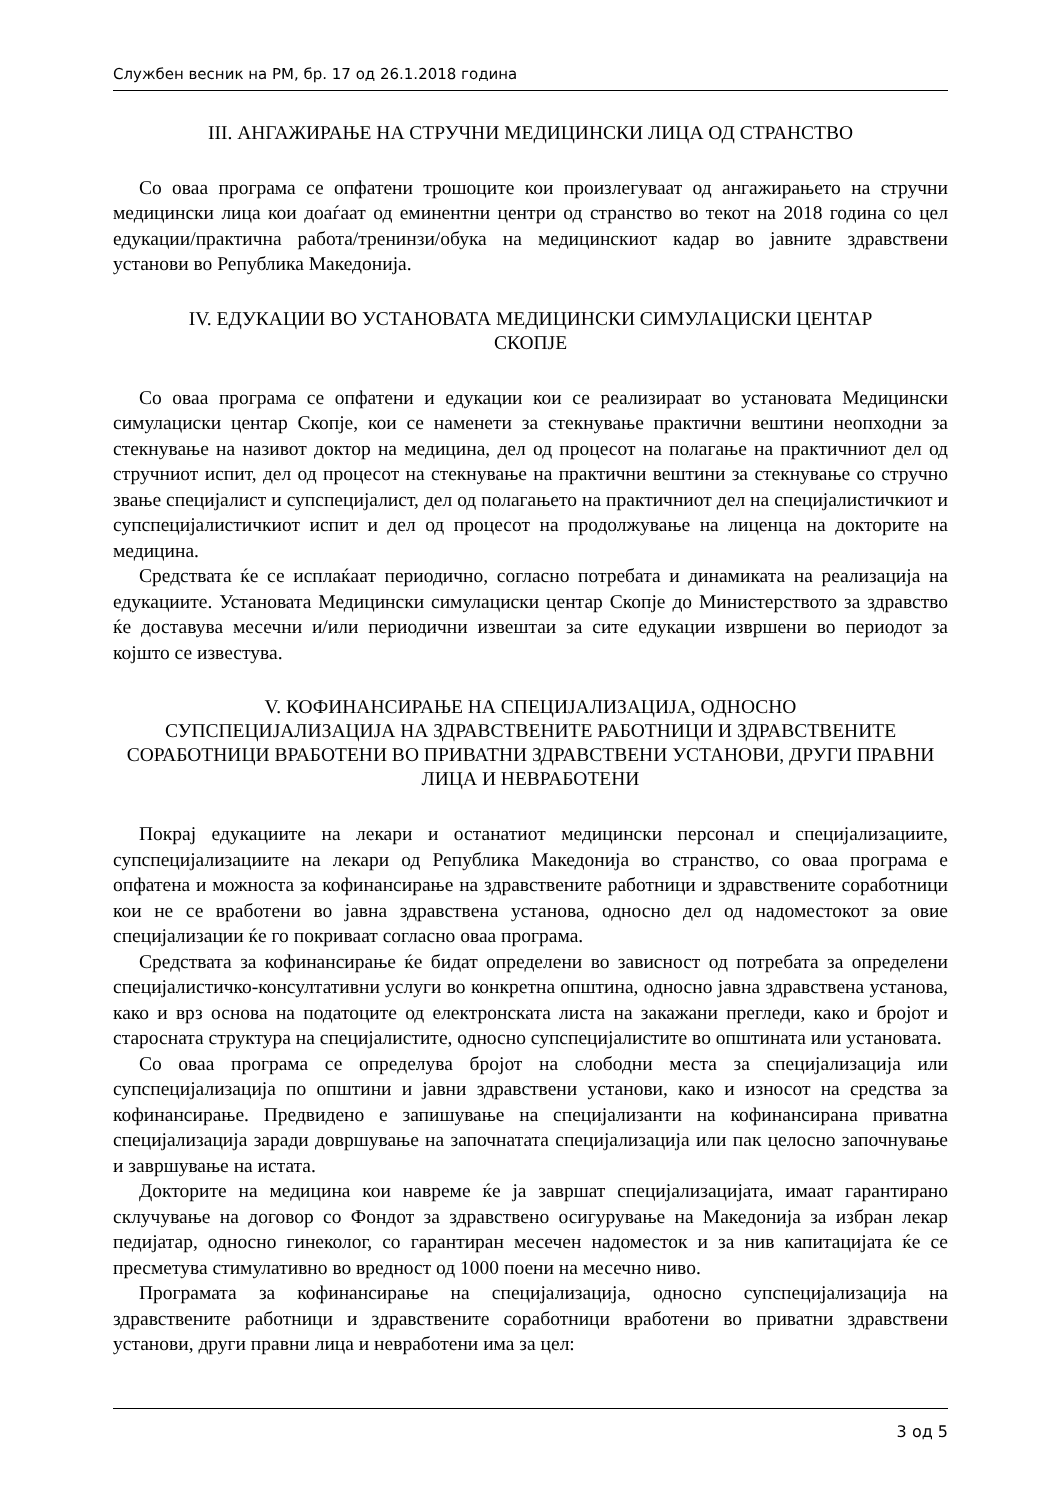Службен весник на РМ, бр. 17 од 26.1.2018 година
III. АНГАЖИРАЊЕ НА СТРУЧНИ МЕДИЦИНСКИ ЛИЦА ОД СТРАНСТВО
Со оваа програма се опфатени трошоците кои произлегуваат од ангажирањето на стручни медицински лица кои доаѓаат од еминентни центри од странство во текот на 2018 година со цел едукации/практична работа/тренинзи/обука на медицинскиот кадар во јавните здравствени установи во Република Македонија.
IV. ЕДУКАЦИИ ВО УСТАНОВАТА МЕДИЦИНСКИ СИМУЛАЦИСКИ ЦЕНТАР
СКОПЈЕ
Со оваа програма се опфатени и едукации кои се реализираат во установата Медицински симулациски центар Скопје, кои се наменети за стекнување практични вештини неопходни за стекнување на називот доктор на медицина, дел од процесот на полагање на практичниот дел од стручниот испит, дел од процесот на стекнување на практични вештини за стекнување со стручно звање специјалист и супспецијалист, дел од полагањето на практичниот дел на специјалистичкиот и супспецијалистичкиот испит и дел од процесот на продолжување на лиценца на докторите на медицина.
Средствата ќе се исплаќаат периодично, согласно потребата и динамиката на реализација на едукациите. Установата Медицински симулациски центар Скопје до Министерството за здравство ќе доставува месечни и/или периодични извештаи за сите едукации извршени во периодот за којшто се известува.
V. КОФИНАНСИРАЊЕ НА СПЕЦИЈАЛИЗАЦИЈА, ОДНОСНО
СУПСПЕЦИЈАЛИЗАЦИЈА НА ЗДРАВСТВЕНИТЕ РАБОТНИЦИ И ЗДРАВСТВЕНИТЕ СОРАБОТНИЦИ ВРАБОТЕНИ ВО ПРИВАТНИ ЗДРАВСТВЕНИ УСТАНОВИ, ДРУГИ ПРАВНИ ЛИЦА И НЕВРАБОТЕНИ
Покрај едукациите на лекари и останатиот медицински персонал и специјализациите, супспецијализациите на лекари од Република Македонија во странство, со оваа програма е опфатена и можноста за кофинансирање на здравствените работници и здравствените соработници кои не се вработени во јавна здравствена установа, односно дел од надоместокот за овие специјализации ќе го покриваат согласно оваа програма.
Средствата за кофинансирање ќе бидат определени во зависност од потребата за определени специјалистичко-консултативни услуги во конкретна општина, односно јавна здравствена установа, како и врз основа на податоците од електронската листа на закажани прегледи, како и бројот и старосната структура на специјалистите, односно супспецијалистите во општината или установата.
Со оваа програма се определува бројот на слободни места за специјализација или супспецијализација по општини и јавни здравствени установи, како и износот на средства за кофинансирање. Предвидено е запишување на специјализанти на кофинансирана приватна специјализација заради довршување на започнатата специјализација или пак целосно започнување и завршување на истата.
Докторите на медицина кои навреме ќе ја завршат специјализацијата, имаат гарантирано склучување на договор со Фондот за здравствено осигурување на Македонија за избран лекар педијатар, односно гинеколог, со гарантиран месечен надоместок и за нив капитацијата ќе се пресметува стимулативно во вредност од 1000 поени на месечно ниво.
Програмата за кофинансирање на специјализација, односно супспецијализација на здравствените работници и здравствените соработници вработени во приватни здравствени установи, други правни лица и невработени има за цел:
3 од 5